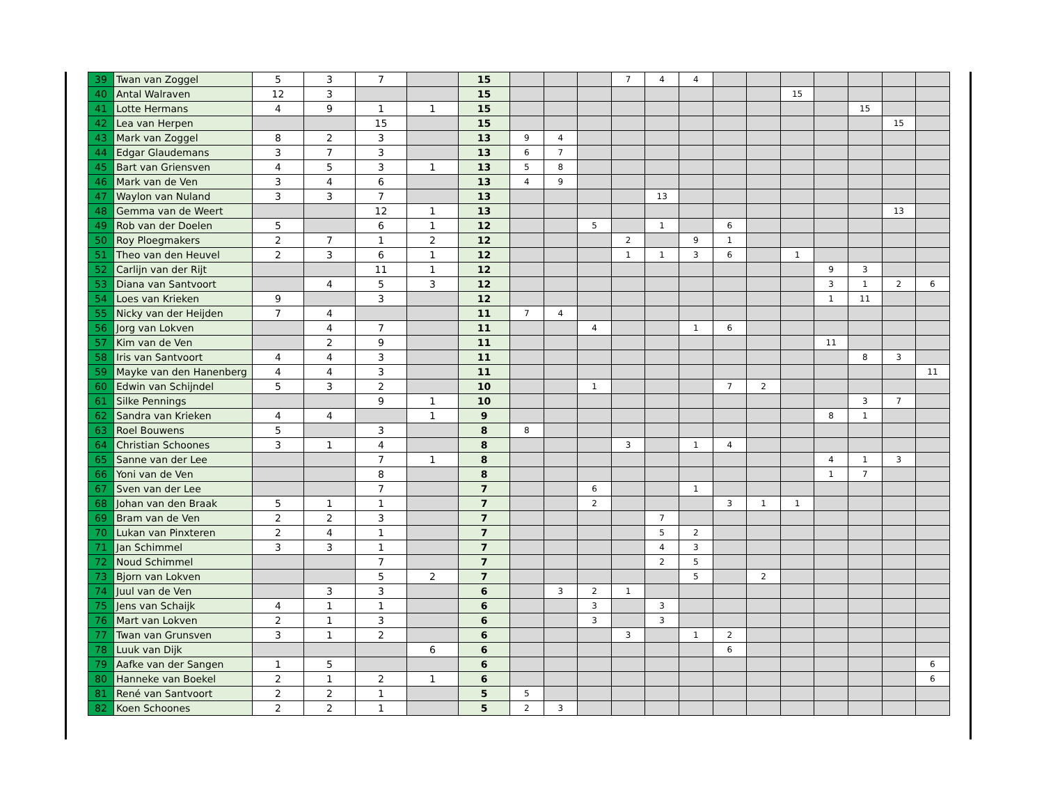| 39 | Twan van Zoggel | 5 | 3 | 7 | | 15 | | | | 7 | 4 | 4 | | | | | | | |
| 40 | Antal Walraven | 12 | 3 | | | 15 | | | | | | | | | 15 | | | | |
| 41 | Lotte Hermans | 4 | 9 | 1 | 1 | 15 | | | | | | | | | | | 15 | | |
| 42 | Lea van Herpen | | | 15 | | 15 | | | | | | | | | | | | 15 | |
| 43 | Mark van Zoggel | 8 | 2 | 3 | | 13 | 9 | 4 | | | | | | | | | | | |
| 44 | Edgar Glaudemans | 3 | 7 | 3 | | 13 | 6 | 7 | | | | | | | | | | | |
| 45 | Bart van Griensven | 4 | 5 | 3 | 1 | 13 | 5 | 8 | | | | | | | | | | | |
| 46 | Mark van de Ven | 3 | 4 | 6 | | 13 | 4 | 9 | | | | | | | | | | | |
| 47 | Waylon van Nuland | 3 | 3 | 7 | | 13 | | | | | 13 | | | | | | | | |
| 48 | Gemma van de Weert | | | 12 | 1 | 13 | | | | | | | | | | | | 13 | |
| 49 | Rob van der Doelen | 5 | | 6 | 1 | 12 | | | 5 | | 1 | | 6 | | | | | | |
| 50 | Roy Ploegmakers | 2 | 7 | 1 | 2 | 12 | | | | 2 | | 9 | 1 | | | | | | |
| 51 | Theo van den Heuvel | 2 | 3 | 6 | 1 | 12 | | | | 1 | 1 | 3 | 6 | | 1 | | | | |
| 52 | Carlijn van der Rijt | | | 11 | 1 | 12 | | | | | | | | | | 9 | 3 | | |
| 53 | Diana van Santvoort | | 4 | 5 | 3 | 12 | | | | | | | | | | 3 | 1 | 2 | 6 |
| 54 | Loes van Krieken | 9 | | 3 | | 12 | | | | | | | | | | 1 | 11 | | |
| 55 | Nicky van der Heijden | 7 | 4 | | | 11 | 7 | 4 | | | | | | | | | | | |
| 56 | Jorg van Lokven | | 4 | 7 | | 11 | | | 4 | | | 1 | 6 | | | | | | |
| 57 | Kim van de Ven | | 2 | 9 | | 11 | | | | | | | | | | 11 | | | |
| 58 | Iris van Santvoort | 4 | 4 | 3 | | 11 | | | | | | | | | | | 8 | 3 | |
| 59 | Mayke van den Hanenberg | 4 | 4 | 3 | | 11 | | | | | | | | | | | | | 11 |
| 60 | Edwin van Schijndel | 5 | 3 | 2 | | 10 | | | 1 | | | | 7 | 2 | | | | | |
| 61 | Silke Pennings | | | 9 | 1 | 10 | | | | | | | | | | | 3 | 7 | |
| 62 | Sandra van Krieken | 4 | 4 | | 1 | 9 | | | | | | | | | | 8 | 1 | | |
| 63 | Roel Bouwens | 5 | | 3 | | 8 | 8 | | | | | | | | | | | | |
| 64 | Christian Schoones | 3 | 1 | 4 | | 8 | | | | 3 | | 1 | 4 | | | | | | |
| 65 | Sanne van der Lee | | | 7 | 1 | 8 | | | | | | | | | | 4 | 1 | 3 | |
| 66 | Yoni van de Ven | | | 8 | | 8 | | | | | | | | | | 1 | 7 | | |
| 67 | Sven van der Lee | | | 7 | | 7 | | | 6 | | | 1 | | | | | | | |
| 68 | Johan van den Braak | 5 | 1 | 1 | | 7 | | | 2 | | | | 3 | 1 | 1 | | | | |
| 69 | Bram van de Ven | 2 | 2 | 3 | | 7 | | | | | 7 | | | | | | | | |
| 70 | Lukan van Pinxteren | 2 | 4 | 1 | | 7 | | | | | 5 | 2 | | | | | | | |
| 71 | Jan Schimmel | 3 | 3 | 1 | | 7 | | | | | 4 | 3 | | | | | | | |
| 72 | Noud Schimmel | | | 7 | | 7 | | | | | 2 | 5 | | | | | | | |
| 73 | Bjorn van Lokven | | | 5 | 2 | 7 | | | | | | 5 | | 2 | | | | | |
| 74 | Juul van de Ven | | 3 | 3 | | 6 | | 3 | 2 | 1 | | | | | | | | | |
| 75 | Jens van Schaijk | 4 | 1 | 1 | | 6 | | | 3 | | 3 | | | | | | | | |
| 76 | Mart van Lokven | 2 | 1 | 3 | | 6 | | | 3 | | 3 | | | | | | | | |
| 77 | Twan van Grunsven | 3 | 1 | 2 | | 6 | | | | 3 | | 1 | 2 | | | | | | |
| 78 | Luuk van Dijk | | | | 6 | 6 | | | | | | | 6 | | | | | | |
| 79 | Aafke van der Sangen | 1 | 5 | | | 6 | | | | | | | | | | | | | 6 |
| 80 | Hanneke van Boekel | 2 | 1 | 2 | 1 | 6 | | | | | | | | | | | | | 6 |
| 81 | René van Santvoort | 2 | 2 | 1 | | 5 | 5 | | | | | | | | | | | | |
| 82 | Koen Schoones | 2 | 2 | 1 | | 5 | 2 | 3 | | | | | | | | | | | |